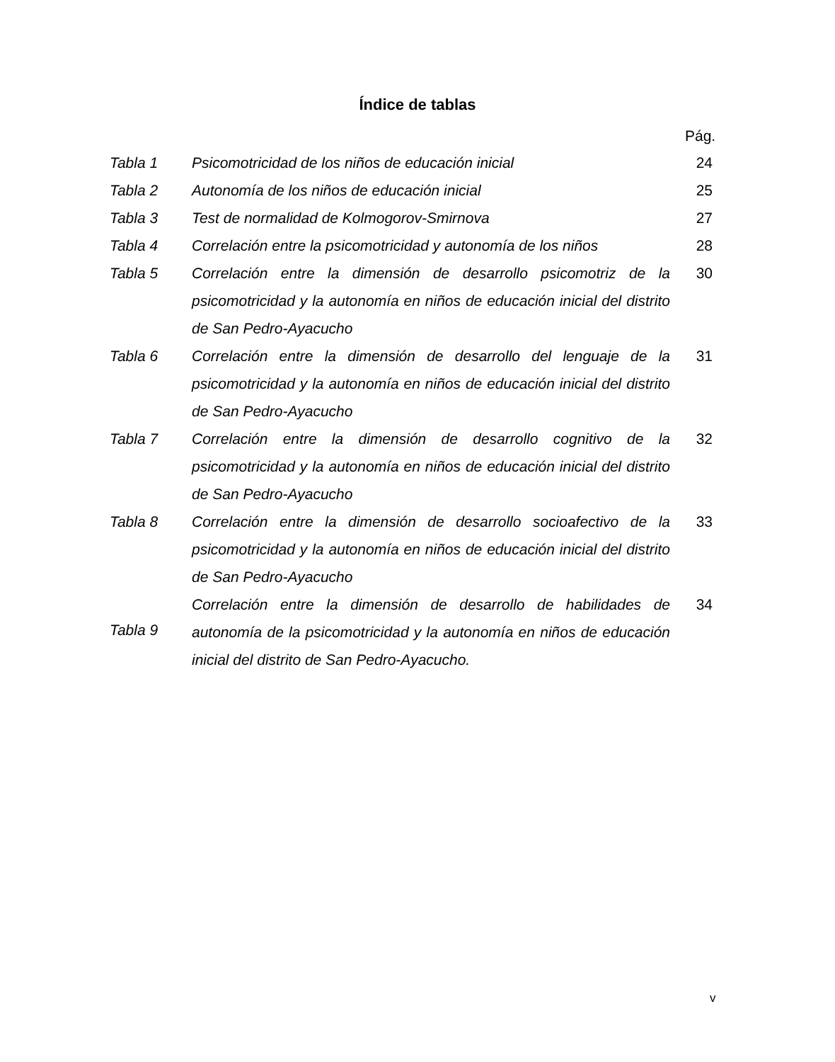Índice de tablas
Pág.
| Tabla 1 | Psicomotricidad de los niños de educación inicial | 24 |
| Tabla 2 | Autonomía de los niños de educación inicial | 25 |
| Tabla 3 | Test de normalidad de Kolmogorov-Smirnova | 27 |
| Tabla 4 | Correlación entre la psicomotricidad y autonomía de los niños | 28 |
| Tabla 5 | Correlación entre la dimensión de desarrollo psicomotriz de la psicomotricidad y la autonomía en niños de educación inicial del distrito de San Pedro-Ayacucho | 30 |
| Tabla 6 | Correlación entre la dimensión de desarrollo del lenguaje de la psicomotricidad y la autonomía en niños de educación inicial del distrito de San Pedro-Ayacucho | 31 |
| Tabla 7 | Correlación entre la dimensión de desarrollo cognitivo de la psicomotricidad y la autonomía en niños de educación inicial del distrito de San Pedro-Ayacucho | 32 |
| Tabla 8 | Correlación entre la dimensión de desarrollo socioafectivo de la psicomotricidad y la autonomía en niños de educación inicial del distrito de San Pedro-Ayacucho | 33 |
| Tabla 9 | Correlación entre la dimensión de desarrollo de habilidades de autonomía de la psicomotricidad y la autonomía en niños de educación inicial del distrito de San Pedro-Ayacucho. | 34 |
v